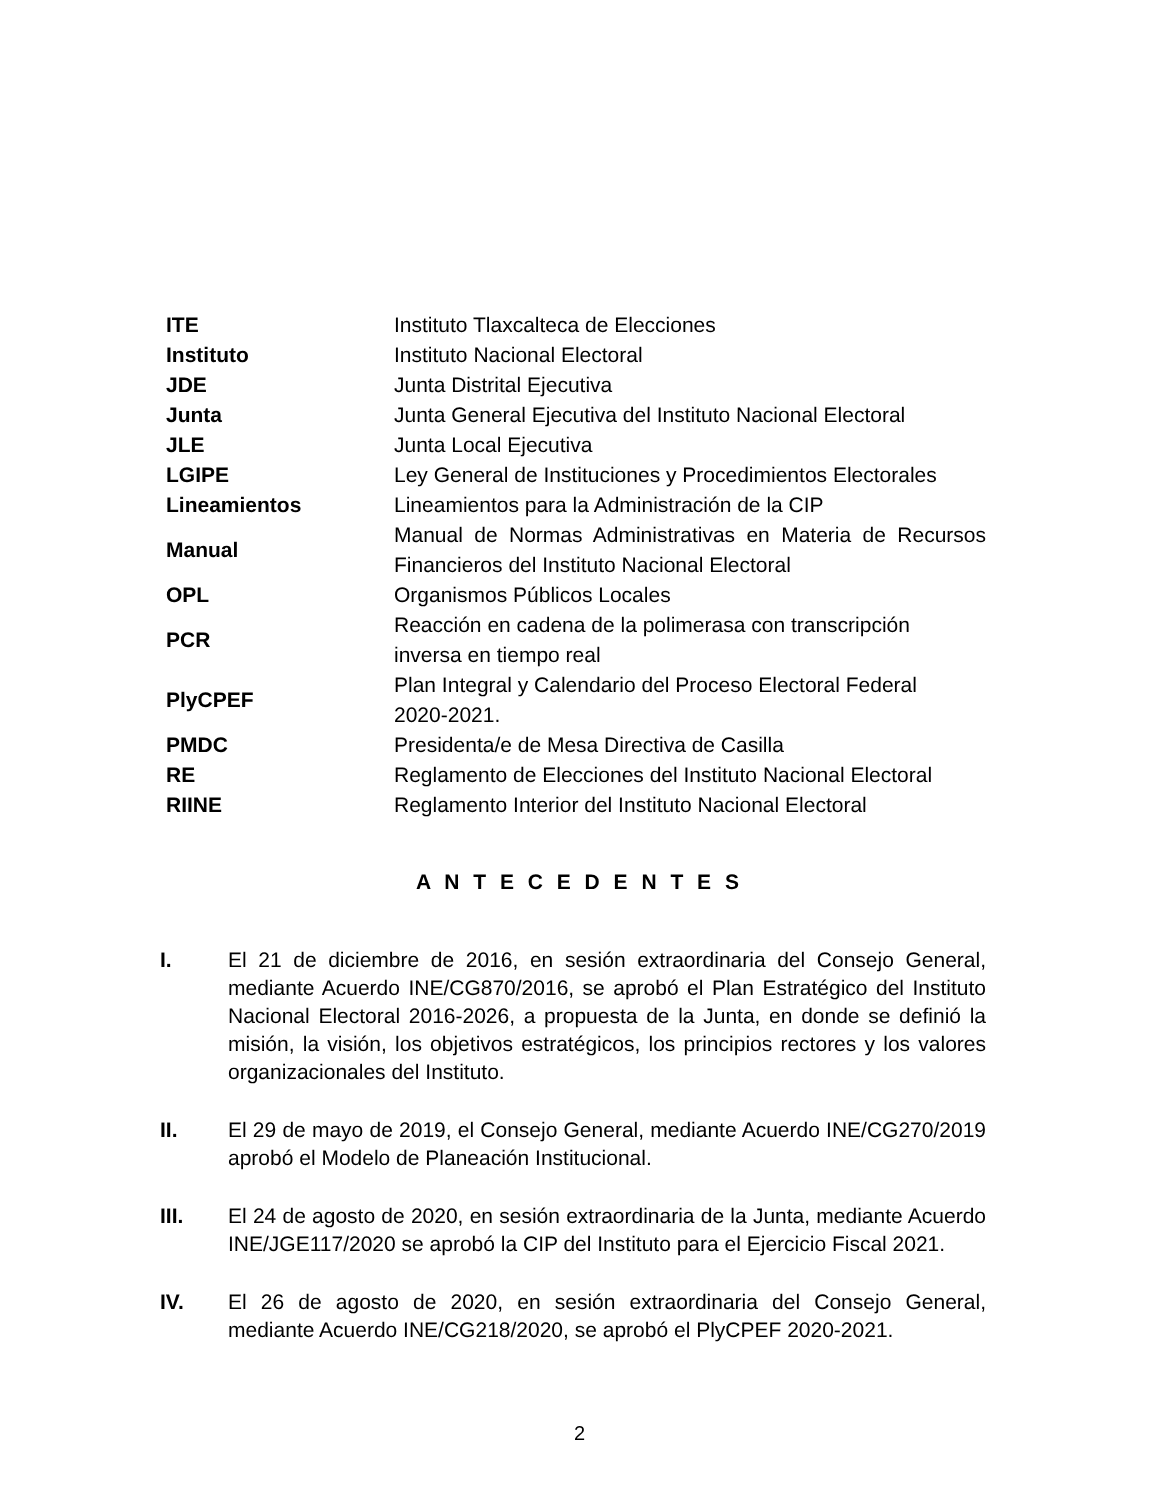| ITE | Instituto Tlaxcalteca de Elecciones |
| Instituto | Instituto Nacional Electoral |
| JDE | Junta Distrital Ejecutiva |
| Junta | Junta General Ejecutiva del Instituto Nacional Electoral |
| JLE | Junta Local Ejecutiva |
| LGIPE | Ley General de Instituciones y Procedimientos Electorales |
| Lineamientos | Lineamientos para la Administración de la CIP |
| Manual | Manual de Normas Administrativas en Materia de Recursos Financieros del Instituto Nacional Electoral |
| OPL | Organismos Públicos Locales |
| PCR | Reacción en cadena de la polimerasa con transcripción inversa en tiempo real |
| PlyCPEF | Plan Integral y Calendario del Proceso Electoral Federal 2020-2021. |
| PMDC | Presidenta/e de Mesa Directiva de Casilla |
| RE | Reglamento de Elecciones del Instituto Nacional Electoral |
| RIINE | Reglamento Interior del Instituto Nacional Electoral |
A N T E C E D E N T E S
I. El 21 de diciembre de 2016, en sesión extraordinaria del Consejo General, mediante Acuerdo INE/CG870/2016, se aprobó el Plan Estratégico del Instituto Nacional Electoral 2016-2026, a propuesta de la Junta, en donde se definió la misión, la visión, los objetivos estratégicos, los principios rectores y los valores organizacionales del Instituto.
II. El 29 de mayo de 2019, el Consejo General, mediante Acuerdo INE/CG270/2019 aprobó el Modelo de Planeación Institucional.
III. El 24 de agosto de 2020, en sesión extraordinaria de la Junta, mediante Acuerdo INE/JGE117/2020 se aprobó la CIP del Instituto para el Ejercicio Fiscal 2021.
IV. El 26 de agosto de 2020, en sesión extraordinaria del Consejo General, mediante Acuerdo INE/CG218/2020, se aprobó el PlyCPEF 2020-2021.
2